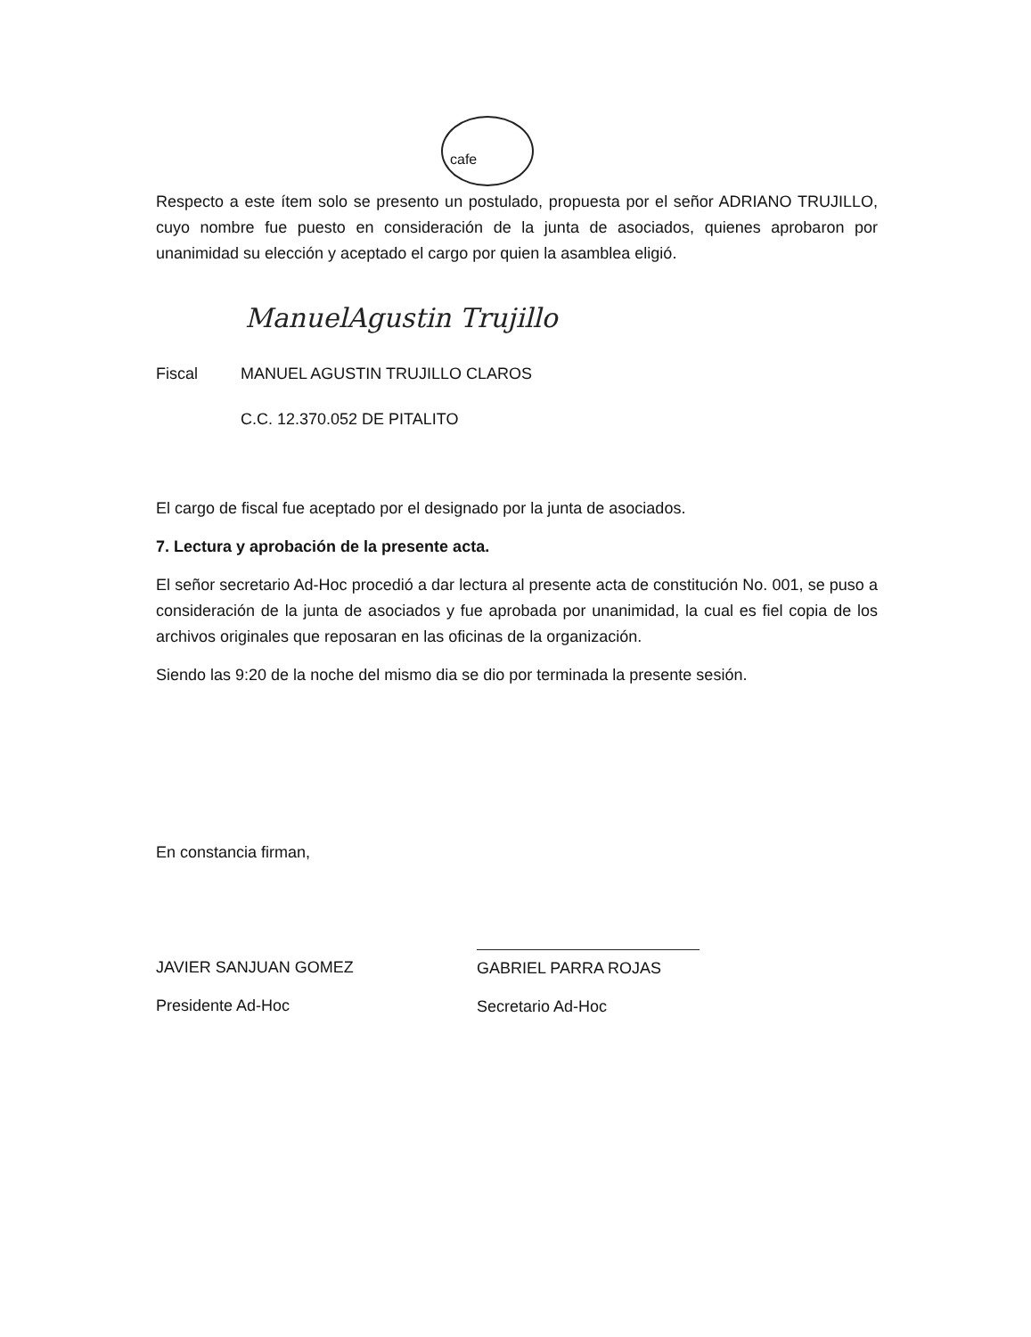cafe
Respecto a este ítem solo se presento un postulado, propuesta por el señor ADRIANO TRUJILLO, cuyo nombre fue puesto en consideración de la junta de asociados, quienes aprobaron por unanimidad su elección y aceptado el cargo por quien la asamblea eligió.
ManuelAgustin Trujillo
Fiscal MANUEL AGUSTIN TRUJILLO CLAROS
C.C. 12.370.052 DE PITALITO
El cargo de fiscal fue aceptado por el designado por la junta de asociados.
7. Lectura y aprobación de la presente acta.
El señor secretario Ad-Hoc procedió a dar lectura al presente acta de constitución No. 001, se puso a consideración de la junta de asociados y fue aprobada por unanimidad, la cual es fiel copia de los archivos originales que reposaran en las oficinas de la organización.
Siendo las 9:20 de la noche del mismo dia se dio por terminada la presente sesión.
En constancia firman,
JAVIER SANJUAN GOMEZ
Presidente Ad-Hoc
GABRIEL PARRA ROJAS
Secretario Ad-Hoc